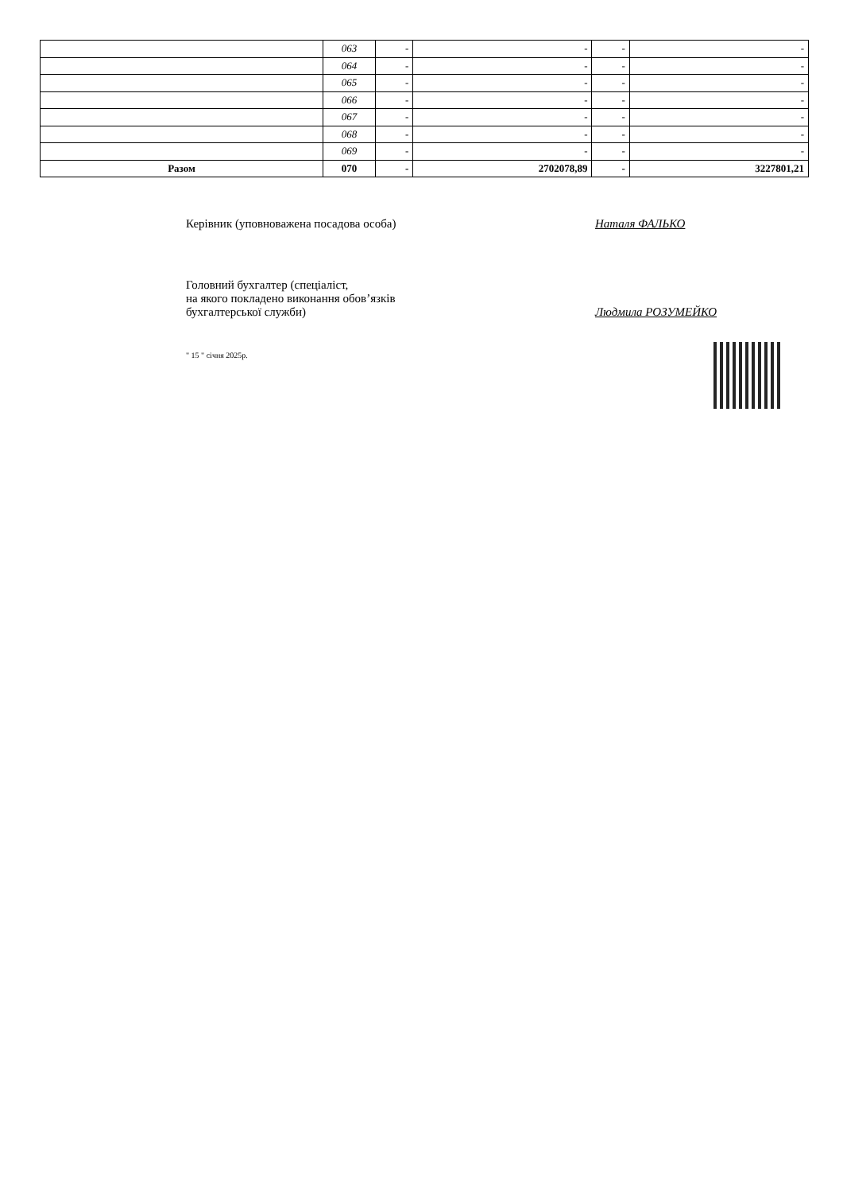| | 063 | - | - | - | - |
| | 064 | - | - | - | - |
| | 065 | - | - | - | - |
| | 066 | - | - | - | - |
| | 067 | - | - | - | - |
| | 068 | - | - | - | - |
| | 069 | - | - | - | - |
| Разом | 070 | - | 2702078,89 | - | 3227801,21 |
Керівник (уповноважена посадова особа) Наталя ФАЛЬКО
Головний бухгалтер (спеціаліст,
на якого покладено виконання обов’язків
бухгалтерської служби) Людмила РОЗУМЕЙКО
" 15 " січня 2025р.